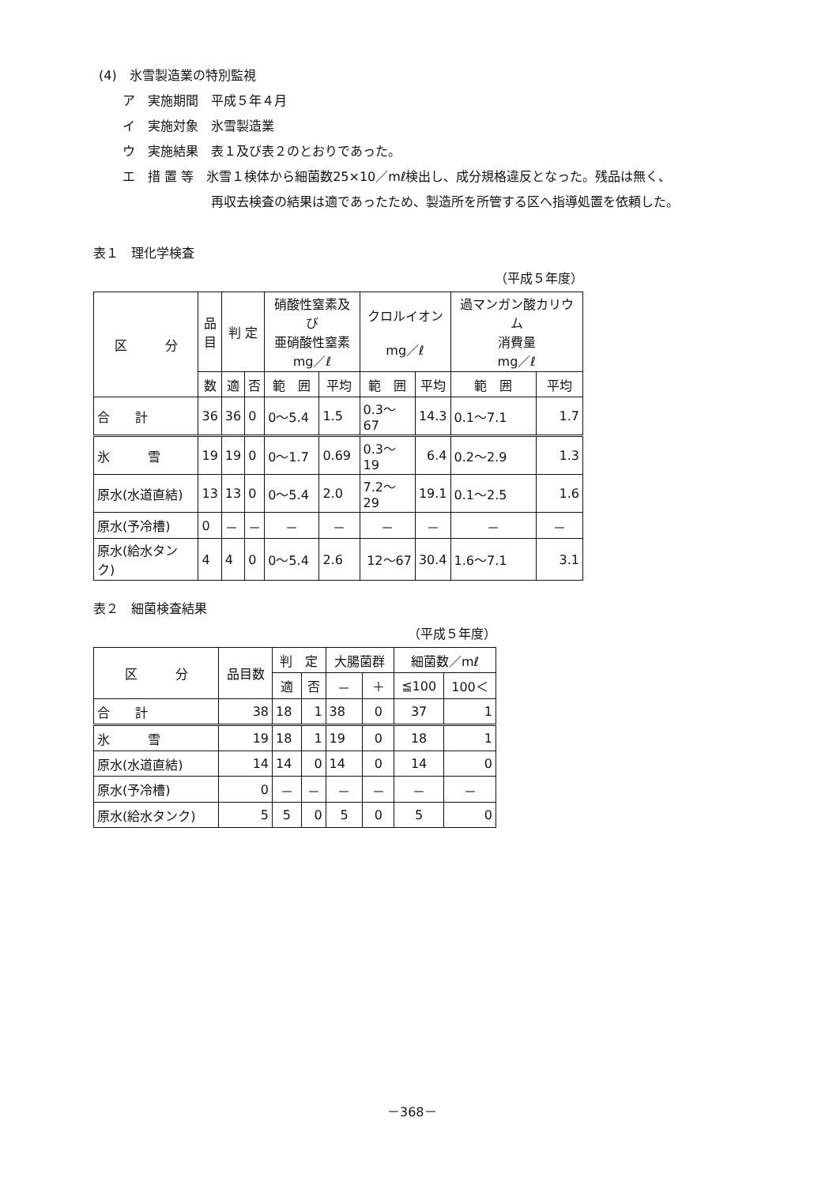(4)　氷雪製造業の特別監視
ア　実施期間　平成５年４月
イ　実施対象　氷雪製造業
ウ　実施結果　表１及び表２のとおりであった。
エ　措 置 等　氷雪１検体から細菌数25×10／mℓ検出し、成分規格違反となった。残品は無く、
再収去検査の結果は適であったため、製造所を所管する区へ指導処置を依頼した。
表１　理化学検査
（平成５年度）
| 区 分 | 品 目 | 判 定 | | 硝酸性窒素及び 亜硝酸性窒素 mg／ℓ | | クロルイオン mg／ℓ | | 過マンガン酸カリウム 消費量 mg／ℓ | |
| --- | --- | --- | --- | --- | --- | --- | --- | --- | --- |
| | 数 | 適 | 否 | 範 囲 | 平均 | 範 囲 | 平均 | 範 囲 | 平均 |
| 合 計 | 36 | 36 | 0 | 0～5.4 | 1.5 | 0.3～67 | 14.3 | 0.1～7.1 | 1.7 |
| 氷 雪 | 19 | 19 | 0 | 0～1.7 | 0.69 | 0.3～19 | 6.4 | 0.2～2.9 | 1.3 |
| 原水(水道直結) | 13 | 13 | 0 | 0～5.4 | 2.0 | 7.2～29 | 19.1 | 0.1～2.5 | 1.6 |
| 原水(予冷槽) | 0 | － | － | － | － | － | － | － | － |
| 原水(給水タンク) | 4 | 4 | 0 | 0～5.4 | 2.6 | 12～67 | 30.4 | 1.6～7.1 | 3.1 |
表２　細菌検査結果
（平成５年度）
| 区 分 | 品目数 | 判 定 | | 大腸菌群 | | 細菌数／mℓ | |
| --- | --- | --- | --- | --- | --- | --- | --- |
| | | 適 | 否 | － | ＋ | ≦100 | 100＜ |
| 合 計 | 38 | 18 | 1 | 38 | 0 | 37 | 1 |
| 氷 雪 | 19 | 18 | 1 | 19 | 0 | 18 | 1 |
| 原水(水道直結) | 14 | 14 | 0 | 14 | 0 | 14 | 0 |
| 原水(予冷槽) | 0 | － | － | － | － | － | － |
| 原水(給水タンク) | 5 | 5 | 0 | 5 | 0 | 5 | 0 |
－368－